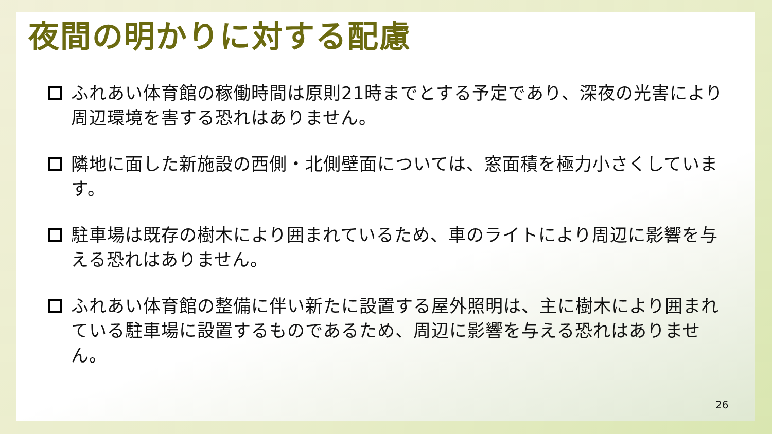夜間の明かりに対する配慮
ふれあい体育館の稼働時間は原則21時までとする予定であり、深夜の光害により周辺環境を害する恐れはありません。
隣地に面した新施設の西側・北側壁面については、窓面積を極力小さくしています。
駐車場は既存の樹木により囲まれているため、車のライトにより周辺に影響を与える恐れはありません。
ふれあい体育館の整備に伴い新たに設置する屋外照明は、主に樹木により囲まれている駐車場に設置するものであるため、周辺に影響を与える恐れはありません。
26